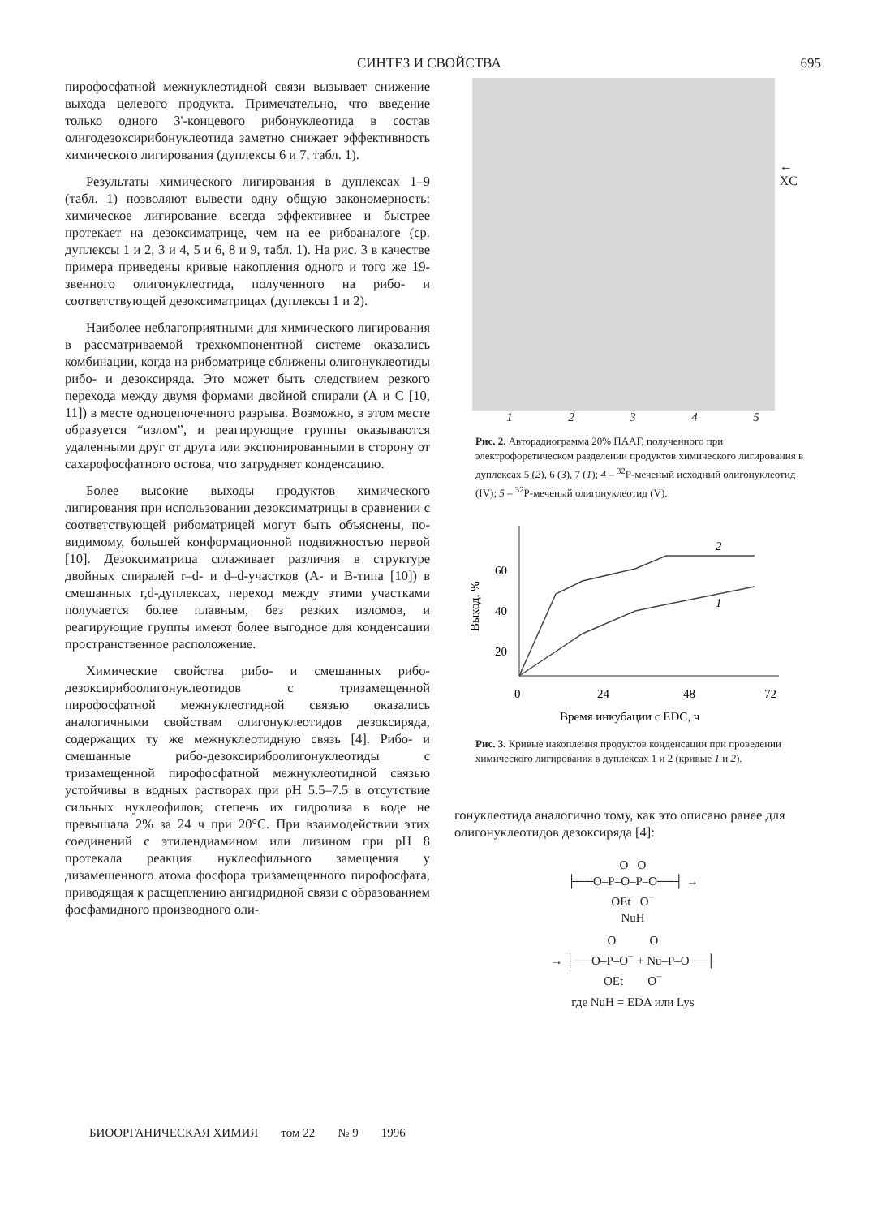СИНТЕЗ И СВОЙСТВА 695
пирофосфатной межнуклеотидной связи вызывает снижение выхода целевого продукта. Примечательно, что введение только одного 3'-концевого рибонуклеотида в состав олигодезоксирибонуклеотида заметно снижает эффективность химического лигирования (дуплексы 6 и 7, табл. 1).
Результаты химического лигирования в дуплексах 1–9 (табл. 1) позволяют вывести одну общую закономерность: химическое лигирование всегда эффективнее и быстрее протекает на дезоксиматрице, чем на ее рибоаналоге (ср. дуплексы 1 и 2, 3 и 4, 5 и 6, 8 и 9, табл. 1). На рис. 3 в качестве примера приведены кривые накопления одного и того же 19-звенного олигонуклеотида, полученного на рибо- и соответствующей дезоксиматрицах (дуплексы 1 и 2).
Наиболее неблагоприятными для химического лигирования в рассматриваемой трехкомпонентной системе оказались комбинации, когда на рибоматрице сближены олигонуклеотиды рибо- и дезоксиряда. Это может быть следствием резкого перехода между двумя формами двойной спирали (А и С [10, 11]) в месте одноцепочечного разрыва. Возможно, в этом месте образуется “излом”, и реагирующие группы оказываются удаленными друг от друга или экспонированными в сторону от сахарофосфатного остова, что затрудняет конденсацию.
Более высокие выходы продуктов химического лигирования при использовании дезоксиматрицы в сравнении с соответствующей рибоматрицей могут быть объяснены, по-видимому, большей конформационной подвижностью первой [10]. Дезоксиматрица сглаживает различия в структуре двойных спиралей r–d- и d–d-участков (А- и В-типа [10]) в смешанных r,d-дуплексах, переход между этими участками получается более плавным, без резких изломов, и реагирующие группы имеют более выгодное для конденсации пространственное расположение.
Химические свойства рибо- и смешанных рибо-дезоксирибоолигонуклеотидов с тризамещенной пирофосфатной межнуклеотидной связью оказались аналогичными свойствам олигонуклеотидов дезоксиряда, содержащих ту же межнуклеотидную связь [4]. Рибо- и смешанные рибо-дезоксирибоолигонуклеотиды с тризамещенной пирофосфатной межнуклеотидной связью устойчивы в водных растворах при pH 5.5–7.5 в отсутствие сильных нуклеофилов; степень их гидролиза в воде не превышала 2% за 24 ч при 20°C. При взаимодействии этих соединений с этилендиамином или лизином при pH 8 протекала реакция нуклеофильного замещения у дизамещенного атома фосфора тризамещенного пирофосфата, приводящая к расщеплению ангидридной связи с образованием фосфамидного производного оли-
← XC
12345
Рис. 2. Авторадиограмма 20% ПААГ, полученного при электрофоретическом разделении продуктов химического лигирования в дуплексах 5 (2), 6 (3), 7 (1); 4 – <sup>32</sup>P-меченый исходный олигонуклеотид (IV); 5 – <sup>32</sup>P-меченый олигонуклеотид (V).
60
40
20
0
24
48
72
Выход, %
2
1
Время инкубации с EDC, ч
Рис. 3. Кривые накопления продуктов конденсации при проведении химического лигирования в дуплексах 1 и 2 (кривые 1 и 2).
гонуклеотида аналогично тому, как это описано ранее для олигонуклеотидов дезоксиряда [4]:
O O
├──O–P–O–P–O──┤ →
OEt O<sup>−</sup>
NuH
O O
→ ├──O–P–O<sup>−</sup> + Nu–P–O──┤
OEt O<sup>−</sup>
где NuH = EDA или Lys
БИООРГАНИЧЕСКАЯ ХИМИЯ том 22 № 9 1996